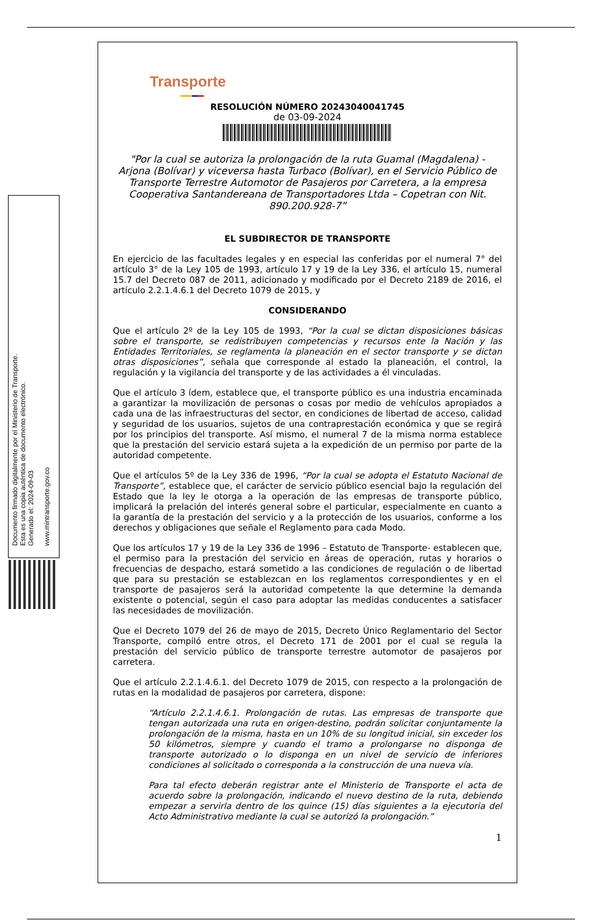Documento firmado digitalmente por el Ministerio de Transporte.
Esta es una copia auténtica de documento electrónico.
Generado el: 2024-09-03
www.mintransporte.gov.co
Transporte
RESOLUCIÓN NÚMERO 20243040041745
de 03-09-2024
"Por la cual se autoriza la prolongación de la ruta Guamal (Magdalena) - Arjona (Bolívar) y viceversa hasta Turbaco (Bolívar), en el Servicio Público de Transporte Terrestre Automotor de Pasajeros por Carretera, a la empresa Cooperativa Santandereana de Transportadores Ltda – Copetran con Nit. 890.200.928-7”
EL SUBDIRECTOR DE TRANSPORTE
En ejercicio de las facultades legales y en especial las conferidas por el numeral 7° del artículo 3° de la Ley 105 de 1993, artículo 17 y 19 de la Ley 336, el artículo 15, numeral 15.7 del Decreto 087 de 2011, adicionado y modificado por el Decreto 2189 de 2016, el artículo 2.2.1.4.6.1 del Decreto 1079 de 2015, y
CONSIDERANDO
Que el artículo 2º de la Ley 105 de 1993, “Por la cual se dictan disposiciones básicas sobre el transporte, se redistribuyen competencias y recursos ente la Nación y las Entidades Territoriales, se reglamenta la planeación en el sector transporte y se dictan otras disposiciones”, señala que corresponde al estado la planeación, el control, la regulación y la vigilancia del transporte y de las actividades a él vinculadas.
Que el artículo 3 ídem, establece que, el transporte público es una industria encaminada a garantizar la movilización de personas o cosas por medio de vehículos apropiados a cada una de las infraestructuras del sector, en condiciones de libertad de acceso, calidad y seguridad de los usuarios, sujetos de una contraprestación económica y que se regirá por los principios del transporte. Así mismo, el numeral 7 de la misma norma establece que la prestación del servicio estará sujeta a la expedición de un permiso por parte de la autoridad competente.
Que el artículos 5º de la Ley 336 de 1996, “Por la cual se adopta el Estatuto Nacional de Transporte”, establece que, el carácter de servicio público esencial bajo la regulación del Estado que la ley le otorga a la operación de las empresas de transporte público, implicará la prelación del interés general sobre el particular, especialmente en cuanto a la garantía de la prestación del servicio y a la protección de los usuarios, conforme a los derechos y obligaciones que señale el Reglamento para cada Modo.
Que los artículos 17 y 19 de la Ley 336 de 1996 – Estatuto de Transporte- establecen que, el permiso para la prestación del servicio en áreas de operación, rutas y horarios o frecuencias de despacho, estará sometido a las condiciones de regulación o de libertad que para su prestación se establezcan en los reglamentos correspondientes y en el transporte de pasajeros será la autoridad competente la que determine la demanda existente o potencial, según el caso para adoptar las medidas conducentes a satisfacer las necesidades de movilización.
Que el Decreto 1079 del 26 de mayo de 2015, Decreto Único Reglamentario del Sector Transporte, compiló entre otros, el Decreto 171 de 2001 por el cual se regula la prestación del servicio público de transporte terrestre automotor de pasajeros por carretera.
Que el artículo 2.2.1.4.6.1. del Decreto 1079 de 2015, con respecto a la prolongación de rutas en la modalidad de pasajeros por carretera, dispone:
“Artículo 2.2.1.4.6.1. Prolongación de rutas. Las empresas de transporte que tengan autorizada una ruta en origen-destino, podrán solicitar conjuntamente la prolongación de la misma, hasta en un 10% de su longitud inicial, sin exceder los 50 kilómetros, siempre y cuando el tramo a prolongarse no disponga de transporte autorizado o lo disponga en un nivel de servicio de inferiores condiciones al solicitado o corresponda a la construcción de una nueva vía.
Para tal efecto deberán registrar ante el Ministerio de Transporte el acta de acuerdo sobre la prolongación, indicando el nuevo destino de la ruta, debiendo empezar a servirla dentro de los quince (15) días siguientes a la ejecutoria del Acto Administrativo mediante la cual se autorizó la prolongación.”
1